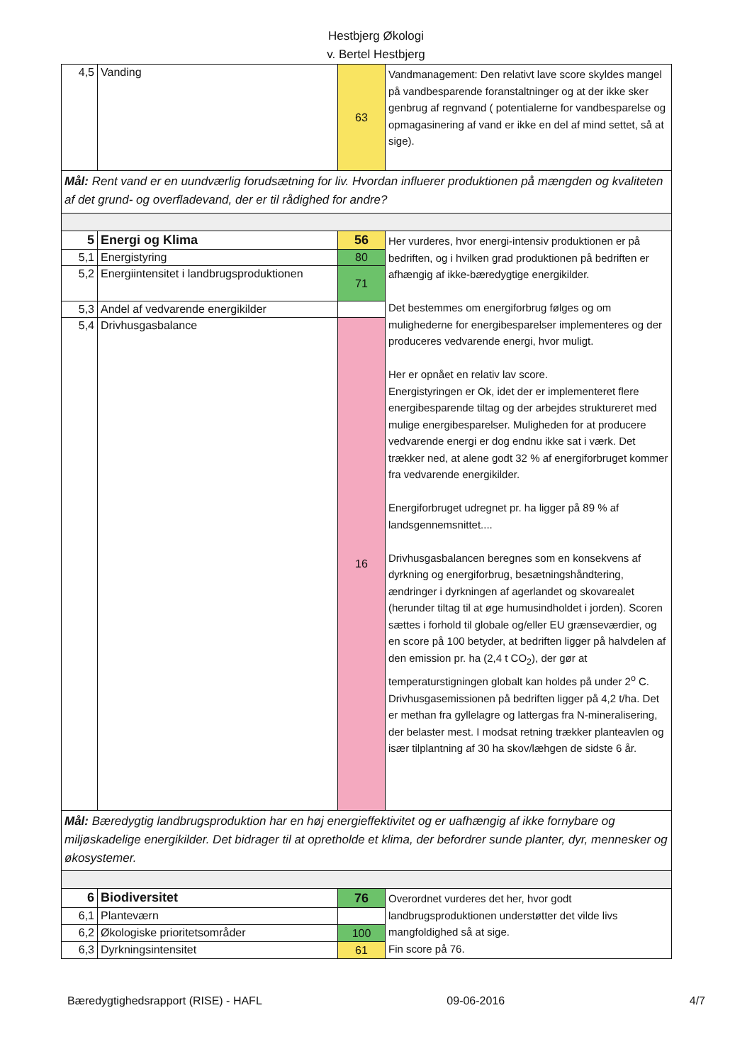Hestbjerg Økologi
v. Bertel Hestbjerg
| 4,5 | Vanding | 63 | Vandmanagement: Den relativt lave score skyldes mangel på vandbesparende foranstaltninger og at der ikke sker genbrug af regnvand ( potentialerne for vandbesparelse og opmagasinering af vand er ikke en del af mind settet, så at sige). |
| Mål: Rent vand er en uundværlig forudsætning for liv. Hvordan influerer produktionen på mængden og kvaliteten af det grund- og overfladevand, der er til rådighed for andre? | | | |
| 5 | Energi og Klima | 56 | Her vurderes, hvor energi-intensiv produktionen er på bedriften, og i hvilken grad produktionen på bedriften er afhængig af ikke-bæredygtige energikilder. Det bestemmes om energiforbrug følges og om mulighederne for energibesparelser implementeres og der produceres vedvarende energi, hvor muligt. Her er opnået en relativ lav score. Energistyringen er Ok, idet der er implementeret flere energibesparende tiltag og der arbejdes struktureret med mulige energibesparelser. Muligheden for at producere vedvarende energi er dog endnu ikke sat i værk. Det trækker ned, at alene godt 32 % af energiforbruget kommer fra vedvarende energikilder. Energiforbruget udregnet pr. ha ligger på 89 % af landsgennemsnittet.... Drivhusgasbalancen beregnes som en konsekvens af dyrkning og energiforbrug, besætningshåndtering, ændringer i dyrkningen af agerlandet og skovarealet (herunder tiltag til at øge humusindholdet i jorden). Scoren sættes i forhold til globale og/eller EU grænseværdier, og en score på 100 betyder, at bedriften ligger på halvdelen af den emission pr. ha (2,4 t CO<sub>2</sub>), der gør at temperaturstigningen globalt kan holdes på under 2<sup>o</sup> C. Drivhusgasemissionen på bedriften ligger på 4,2 t/ha. Det er methan fra gyllelagre og lattergas fra N-mineralisering, der belaster mest. I modsat retning trækker planteavlen og især tilplantning af 30 ha skov/læhgen de sidste 6 år. |
| 5,1 | Energistyring | 80 | |
| 5,2 | Energiintensitet i landbrugsproduktionen | 71 | |
| 5,3 | Andel af vedvarende energikilder | | |
| 5,4 | Drivhusgasbalance | 16 | |
| Mål: Bæredygtig landbrugsproduktion har en høj energieffektivitet og er uafhængig af ikke fornybare og miljøskadelige energikilder. Det bidrager til at opretholde et klima, der befordrer sunde planter, dyr, mennesker og økosystemer. | | | |
| 6 | Biodiversitet | 76 | Overordnet vurderes det her, hvor godt landbrugsproduktionen understøtter det vilde livs mangfoldighed så at sige. Fin score på 76. |
| 6,1 | Planteværn | | |
| 6,2 | Økologiske prioritetsområder | 100 | |
| 6,3 | Dyrkningsintensitet | 61 | |
Bæredygtighedsrapport (RISE) - HAFL 09-06-2016 4/7